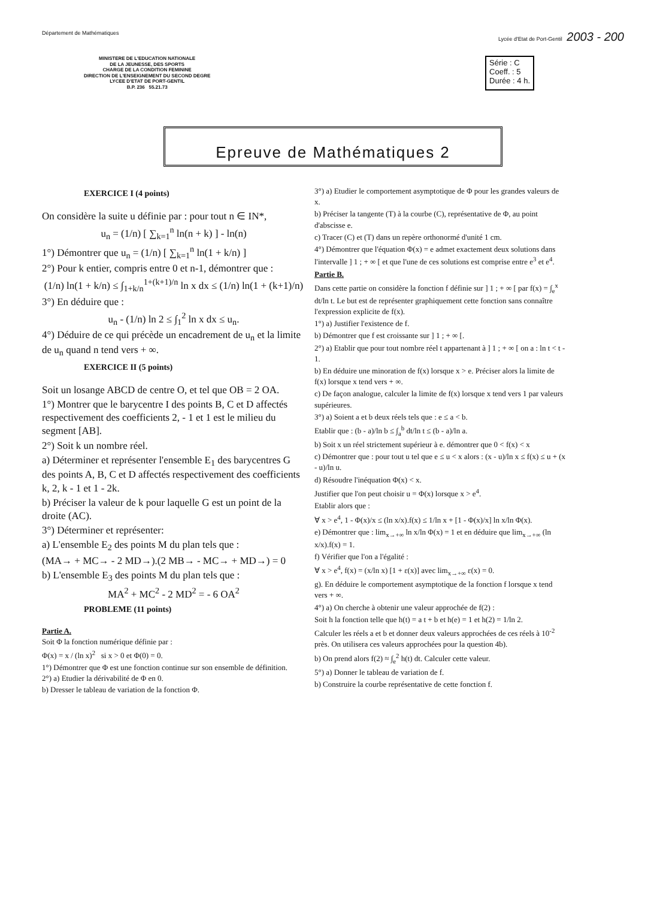Département de Mathématiques Lycée d'Etat de Port-Gentil 2003 - 200
MINISTERE DE L'EDUCATION NATIONALE
DE LA JEUNESSE, DES SPORTS
CHARGE DE LA CONDITION FEMININE
DIRECTION DE L'ENSEIGNEMENT DU SECOND DEGRE
LYCEE D'ETAT DE PORT-GENTIL
B.P. 236 55.21.73
Série : C
Coeff. : 5
Durée : 4 h.
Epreuve de Mathématiques 2
EXERCICE I (4 points)
On considère la suite u définie par : pour tout n ∈ IN*,
u<sub>n</sub> = (1/n) [ ∑<sub>k=1</sub><sup>n</sup> ln(n + k) ] - ln(n)
1°) Démontrer que u<sub>n</sub> = (1/n) [ ∑<sub>k=1</sub><sup>n</sup> ln(1 + k/n) ]
2°) Pour k entier, compris entre 0 et n-1, démontrer que :
(1/n) ln(1 + k/n) ≤ ∫<sub>1+k/n</sub><sup>1+(k+1)/n</sup> ln x dx ≤ (1/n) ln(1 + (k+1)/n)
3°) En déduire que :
u<sub>n</sub> - (1/n) ln 2 ≤ ∫<sub>1</sub><sup>2</sup> ln x dx ≤ u<sub>n</sub>.
4°) Déduire de ce qui précède un encadrement de u<sub>n</sub> et la limite de u<sub>n</sub> quand n tend vers + ∞.
EXERCICE II (5 points)
Soit un losange ABCD de centre O, et tel que OB = 2 OA.
1°) Montrer que le barycentre I des points B, C et D affectés respectivement des coefficients 2, - 1 et 1 est le milieu du segment [AB].
2°) Soit k un nombre réel.
a) Déterminer et représenter l'ensemble E<sub>1</sub> des barycentres G des points A, B, C et D affectés respectivement des coefficients k, 2, k - 1 et 1 - 2k.
b) Préciser la valeur de k pour laquelle G est un point de la droite (AC).
3°) Déterminer et représenter:
a) L'ensemble E<sub>2</sub> des points M du plan tels que :
(MA→ + MC→ - 2 MD→).(2 MB→ - MC→ + MD→) = 0
b) L'ensemble E<sub>3</sub> des points M du plan tels que :
MA<sup>2</sup> + MC<sup>2</sup> - 2 MD<sup>2</sup> = - 6 OA<sup>2</sup>
PROBLEME (11 points)
Partie A.
Soit Φ la fonction numérique définie par :
Φ(x) = x / (ln x)<sup>2</sup> si x > 0 et Φ(0) = 0.
1°) Démontrer que Φ est une fonction continue sur son ensemble de définition.
2°) a) Etudier la dérivabilité de Φ en 0.
b) Dresser le tableau de variation de la fonction Φ.
3°) a) Etudier le comportement asymptotique de Φ pour les grandes valeurs de x.
b) Préciser la tangente (T) à la courbe (C), représentative de Φ, au point d'abscisse e.
c) Tracer (C) et (T) dans un repère orthonormé d'unité 1 cm.
4°) Démontrer que l'équation Φ(x) = e admet exactement deux solutions dans l'intervalle ] 1 ; + ∞ [ et que l'une de ces solutions est comprise entre e<sup>3</sup> et e<sup>4</sup>.
Partie B.
Dans cette partie on considère la fonction f définie sur ] 1 ; + ∞ [ par f(x) = ∫<sub>e</sub><sup>x</sup> dt/ln t. Le but est de représenter graphiquement cette fonction sans connaître l'expression explicite de f(x).
1°) a) Justifier l'existence de f.
b) Démontrer que f est croissante sur ] 1 ; + ∞ [.
2°) a) Etablir que pour tout nombre réel t appartenant à ] 1 ; + ∞ [ on a : ln t < t - 1.
b) En déduire une minoration de f(x) lorsque x > e. Préciser alors la limite de f(x) lorsque x tend vers + ∞.
c) De façon analogue, calculer la limite de f(x) lorsque x tend vers 1 par valeurs supérieures.
3°) a) Soient a et b deux réels tels que : e ≤ a < b.
Etablir que : (b - a)/ln b ≤ ∫<sub>a</sub><sup>b</sup> dt/ln t ≤ (b - a)/ln a.
b) Soit x un réel strictement supérieur à e. démontrer que 0 < f(x) < x
c) Démontrer que : pour tout u tel que e ≤ u < x alors : (x - u)/ln x ≤ f(x) ≤ u + (x - u)/ln u.
d) Résoudre l'inéquation Φ(x) < x.
Justifier que l'on peut choisir u = Φ(x) lorsque x > e<sup>4</sup>.
Etablir alors que :
∀ x > e<sup>4</sup>, 1 - Φ(x)/x ≤ (ln x/x).f(x) ≤ 1/ln x + [1 - Φ(x)/x] ln x/ln Φ(x).
e) Démontrer que : lim<sub>x→+∞</sub> ln x/ln Φ(x) = 1 et en déduire que lim<sub>x→+∞</sub> (ln x/x).f(x) = 1.
f) Vérifier que l'on a l'égalité :
∀ x > e<sup>4</sup>, f(x) = (x/ln x) [1 + ε(x)] avec lim<sub>x→+∞</sub> ε(x) = 0.
g). En déduire le comportement asymptotique de la fonction f lorsque x tend vers + ∞.
4°) a) On cherche à obtenir une valeur approchée de f(2) :
Soit h la fonction telle que h(t) = a t + b et h(e) = 1 et h(2) = 1/ln 2.
Calculer les réels a et b et donner deux valeurs approchées de ces réels à 10<sup>-2</sup> près. On utilisera ces valeurs approchées pour la question 4b).
b) On prend alors f(2) ≈ ∫<sub>e</sub><sup>2</sup> h(t) dt. Calculer cette valeur.
5°) a) Donner le tableau de variation de f.
b) Construire la courbe représentative de cette fonction f.